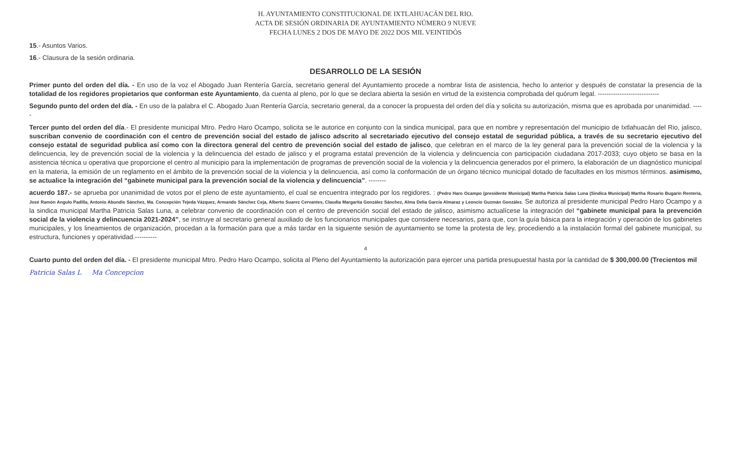H. AYUNTAMIENTO CONSTITUCIONAL DE IXTLAHUACÁN DEL RIO.
ACTA DE SESIÓN ORDINARIA DE AYUNTAMIENTO NÚMERO 9 NUEVE
FECHA LUNES 2 DOS DE MAYO DE 2022 DOS MIL VEINTIDÒS
15.- Asuntos Varios.
16.- Clausura de la sesión ordinaria.
DESARROLLO DE LA SESIÓN
Primer punto del orden del día. - En uso de la voz el Abogado Juan Rentería García, secretario general del Ayuntamiento procede a nombrar lista de asistencia, hecho lo anterior y después de constatar la presencia de la totalidad de los regidores propietarios que conforman este Ayuntamiento, da cuenta al pleno, por lo que se declara abierta la sesión en virtud de la existencia comprobada del quórum legal. ----------------------------
Segundo punto del orden del día. - En uso de la palabra el C. Abogado Juan Rentería García, secretario general, da a conocer la propuesta del orden del día y solicita su autorización, misma que es aprobada por unanimidad. -----
Tercer punto del orden del día.- El presidente municipal Mtro. Pedro Haro Ocampo, solicita se le autorice en conjunto con la sindica municipal, para que en nombre y representación del municipio de Ixtlahuacán del Rio, jalisco, suscriban convenio de coordinación con el centro de prevención social del estado de jalisco adscrito al secretariado ejecutivo del consejo estatal de seguridad pública, a través de su secretario ejecutivo del consejo estatal de seguridad publica así como con la directora general del centro de prevención social del estado de jalisco, que celebran en el marco de la ley general para la prevención social de la violencia y la delincuencia, ley de prevención social de la violencia y la delincuencia del estado de jalisco y el programa estatal prevención de la violencia y delincuencia con participación ciudadana 2017-2033; cuyo objeto se basa en la asistencia técnica u operativa que proporcione el centro al municipio para la implementación de programas de prevención social de la violencia y la delincuencia generados por el primero, la elaboración de un diagnóstico municipal en la materia, la emisión de un reglamento en el ámbito de la prevención social de la violencia y la delincuencia, así como la conformación de un órgano técnico municipal dotado de facultades en los mismos términos. asimismo, se actualice la integración del “gabinete municipal para la prevención social de la violencia y delincuencia”. --------
acuerdo 187.- se aprueba por unanimidad de votos por el pleno de este ayuntamiento, el cual se encuentra integrado por los regidores. : (Pedro Haro Ocampo (presidente Municipal) Martha Patricia Salas Luna (Sindica Municipal) Martha Rosario Bugarín Rentería, José Ramón Angulo Padilla, Antonio Abundis Sánchez, Ma. Concepción Tejeda Vázquez, Armando Sánchez Ceja, Alberto Suarez Cervantes, Claudia Margarita González Sánchez, Alma Delia García Almaraz y Leoncio Guzmán González. Se autoriza al presidente municipal Pedro Haro Ocampo y a la sindica municipal Martha Patricia Salas Luna, a celebrar convenio de coordinación con el centro de prevención social del estado de jalisco, asimismo actualícese la integración del “gabinete municipal para la prevención social de la violencia y delincuencia 2021-2024”, se instruye al secretario general auxiliado de los funcionarios municipales que considere necesarios, para que, con la guía básica para la integración y operación de los gabinetes municipales, y los lineamientos de organización, procedan a la formación para que a más tardar en la siguiente sesión de ayuntamiento se tome la protesta de ley, procediendo a la instalación formal del gabinete municipal, su estructura, funciones y operatividad.----------
4
Cuarto punto del orden del día. - El presidente municipal Mtro. Pedro Haro Ocampo, solicita al Pleno del Ayuntamiento la autorización para ejercer una partida presupuestal hasta por la cantidad de $ 300,000.00 (Trecientos mil
Patricia Salas L Ma Concepcion